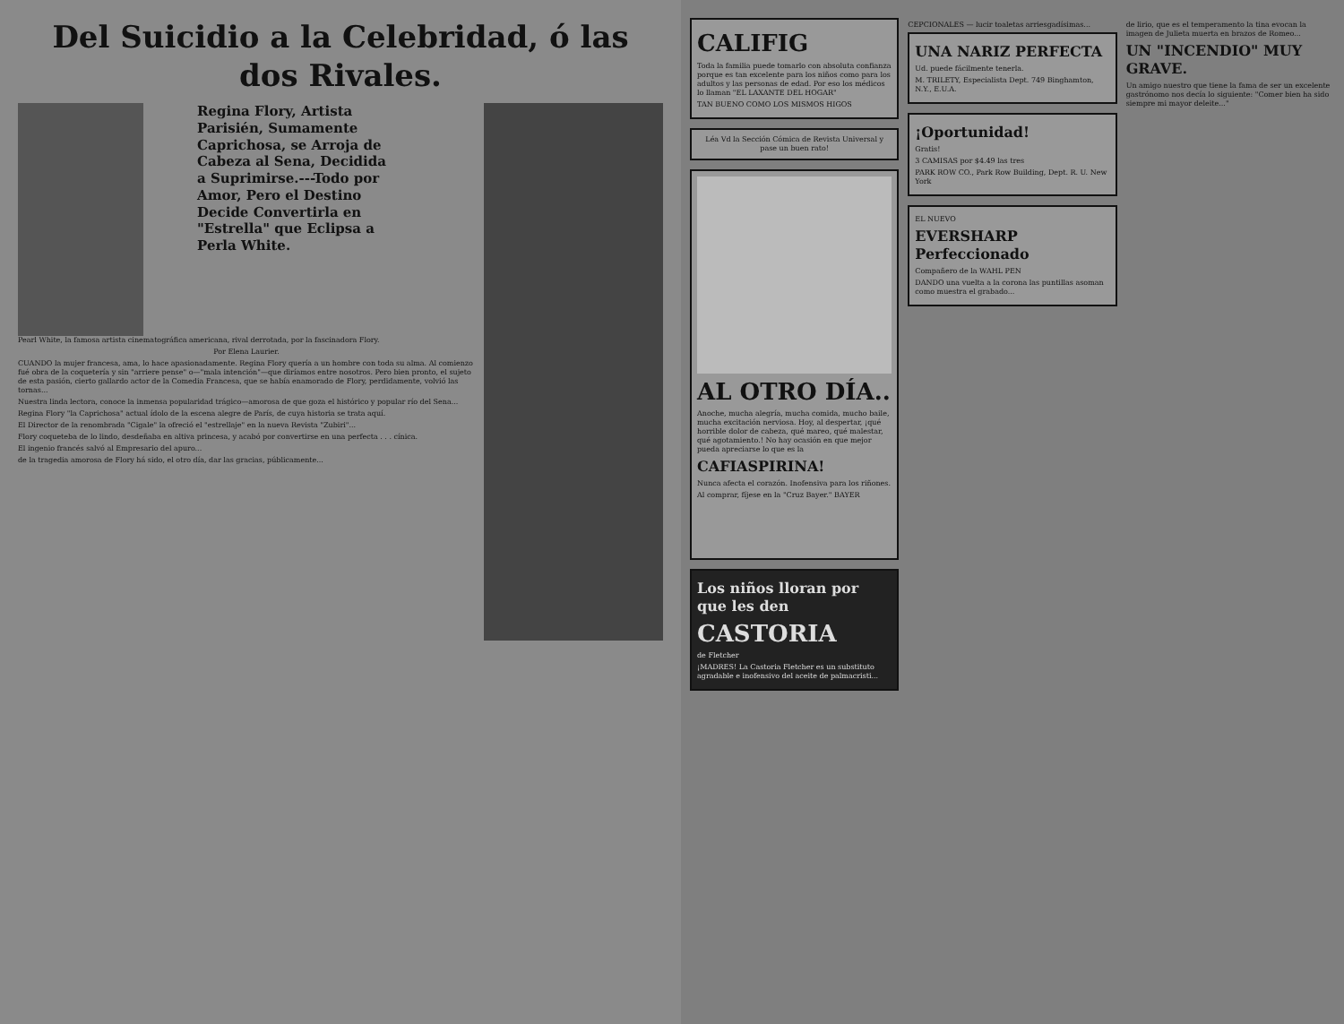Del Suicidio a la Celebridad, ó las dos Rivales.
Regina Flory, Artista Parisién, Sumamente Caprichosa, se Arroja de Cabeza al Sena, Decidida a Suprimirse.---Todo por Amor, Pero el Destino Decide Convertirla en "Estrella" que Eclipsa a Perla White.
Pearl White, la famosa artista cinematográfica americana, rival derrotada, por la fascinadora Flory.
Por Elena Laurier.
CUANDO la mujer francesa, ama, lo hace apasionadamente. Regina Flory quería a un hombre con toda su alma. Al comienzo fué obra de la coquetería y sin "arriere pense" o—"mala intención"—que diríamos entre nosotros. Pero bien pronto, el sujeto de esta pasión, cierto gallardo actor de la Comedia Francesa, que se había enamorado de Flory, perdidamente, volvió las tornas...
Nuestra linda lectora, conoce la inmensa popularidad trágico—amorosa de que goza el histórico y popular río del Sena...
Regina Flory "la Caprichosa" actual ídolo de la escena alegre de París, de cuya historia se trata aquí.
El Director de la renombrada "Cigale" la ofreció el "estrellaje" en la nueva Revista "Zubiri"...
Flory coqueteba de lo lindo, desdeñaba en altiva princesa, y acabó por convertirse en una perfecta . . . cínica.
El ingenio francés salvó al Empresario del apuro...
de la tragedia amorosa de Flory há sido, el otro día, dar las gracias, públicamente...
CALIFIG
Toda la familia puede tomarlo con absoluta confianza porque es tan excelente para los niños como para los adultos y las personas de edad. Por eso los médicos lo llaman "EL LAXANTE DEL HOGAR"
TAN BUENO COMO LOS MISMOS HIGOS
Léa Vd la Sección Cómica de Revista Universal y pase un buen rato!
AL OTRO DÍA..
Anoche, mucha alegría, mucha comida, mucho baile, mucha excitación nerviosa. Hoy, al despertar, ¡qué horrible dolor de cabeza, qué mareo, qué malestar, qué agotamiento.! No hay ocasión en que mejor pueda apreciarse lo que es la
CAFIASPIRINA!
Nunca afecta el corazón. Inofensiva para los riñones.
Al comprar, fíjese en la "Cruz Bayer." BAYER
Los niños lloran por que les den
CASTORIA
de Fletcher
¡MADRES! La Castoria Fletcher es un substituto agradable e inofensivo del aceite de palmacristi...
CEPCIONALES — lucir toaletas arriesgadísimas...
UNA NARIZ PERFECTA
Ud. puede fácilmente tenerla.
M. TRILETY, Especialista Dept. 749 Binghamton, N.Y., E.U.A.
¡Oportunidad!
Gratis!
3 CAMISAS por $4.49 las tres
PARK ROW CO., Park Row Building, Dept. R. U. New York
EL NUEVO
EVERSHARP Perfeccionado
Compañero de la WAHL PEN
DANDO una vuelta a la corona las puntillas asoman como muestra el grabado...
de lirio, que es el temperamento la tina evocan la imagen de Julieta muerta en brazos de Romeo...
UN "INCENDIO" MUY GRAVE.
Un amigo nuestro que tiene la fama de ser un excelente gastrónomo nos decía lo siguiente: "Comer bien ha sido siempre mi mayor deleite..."